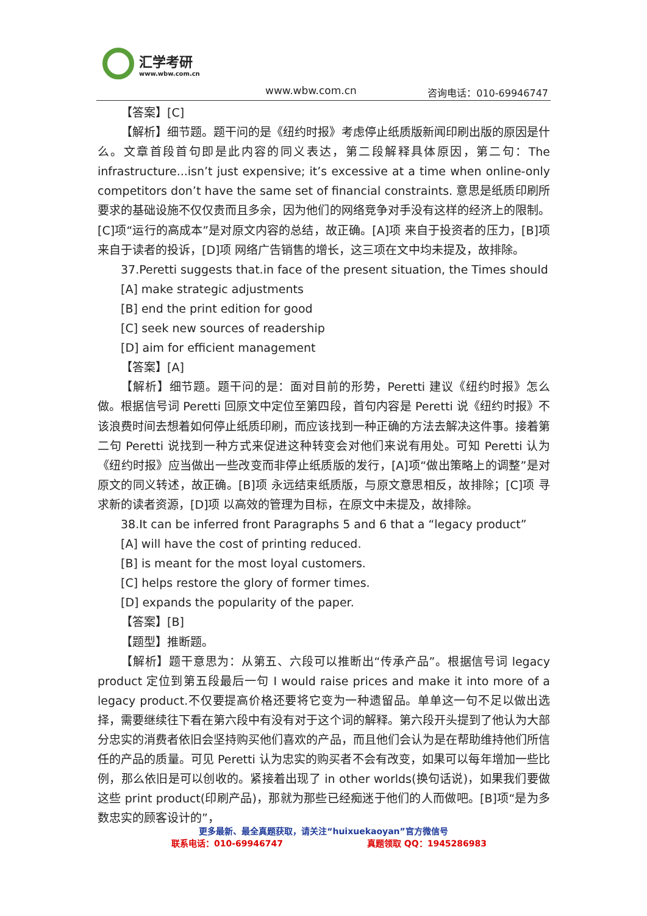汇学考研
www.wbw.com.cn
www.wbw.com.cn 咨询电话：010-69946747
【答案】[C]
【解析】细节题。题干问的是《纽约时报》考虑停止纸质版新闻印刷出版的原因是什么。文章首段首句即是此内容的同义表达，第二段解释具体原因，第二句：The infrastructure...isn’t just expensive; it’s excessive at a time when online-only competitors don’t have the same set of financial constraints. 意思是纸质印刷所要求的基础设施不仅仅贵而且多余，因为他们的网络竞争对手没有这样的经济上的限制。[C]项“运行的高成本”是对原文内容的总结，故正确。[A]项 来自于投资者的压力，[B]项 来自于读者的投诉，[D]项 网络广告销售的增长，这三项在文中均未提及，故排除。
37.Peretti suggests that.in face of the present situation, the Times should
[A] make strategic adjustments
[B] end the print edition for good
[C] seek new sources of readership
[D] aim for efficient management
【答案】[A]
【解析】细节题。题干问的是：面对目前的形势，Peretti 建议《纽约时报》怎么做。根据信号词 Peretti 回原文中定位至第四段，首句内容是 Peretti 说《纽约时报》不该浪费时间去想着如何停止纸质印刷，而应该找到一种正确的方法去解决这件事。接着第二句 Peretti 说找到一种方式来促进这种转变会对他们来说有用处。可知 Peretti 认为《纽约时报》应当做出一些改变而非停止纸质版的发行，[A]项“做出策略上的调整”是对原文的同义转述，故正确。[B]项 永远结束纸质版，与原文意思相反，故排除；[C]项 寻求新的读者资源，[D]项 以高效的管理为目标，在原文中未提及，故排除。
38.It can be inferred front Paragraphs 5 and 6 that a “legacy product”
[A] will have the cost of printing reduced.
[B] is meant for the most loyal customers.
[C] helps restore the glory of former times.
[D] expands the popularity of the paper.
【答案】[B]
【题型】推断题。
【解析】题干意思为：从第五、六段可以推断出“传承产品”。根据信号词 legacy product 定位到第五段最后一句 I would raise prices and make it into more of a legacy product.不仅要提高价格还要将它变为一种遗留品。单单这一句不足以做出选择，需要继续往下看在第六段中有没有对于这个词的解释。第六段开头提到了他认为大部分忠实的消费者依旧会坚持购买他们喜欢的产品，而且他们会认为是在帮助维持他们所信任的产品的质量。可见 Peretti 认为忠实的购买者不会有改变，如果可以每年增加一些比例，那么依旧是可以创收的。紧接着出现了 in other worlds(换句话说)，如果我们要做这些 print product(印刷产品)，那就为那些已经痴迷于他们的人而做吧。[B]项“是为多数忠实的顾客设计的”，
更多最新、最全真题获取，请关注“huixuekaoyan”官方微信号
联系电话：010-69946747 真题领取 QQ：1945286983